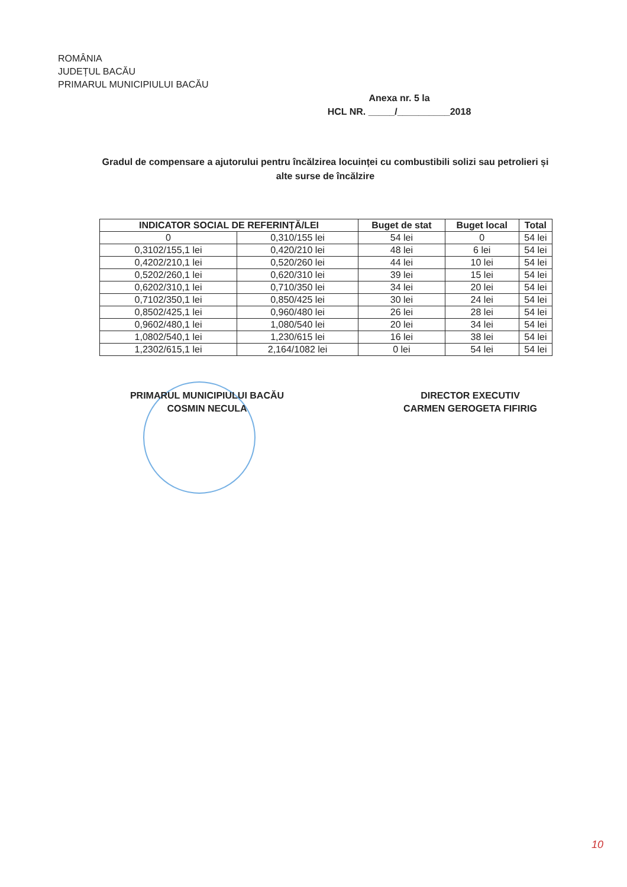ROMÂNIA
JUDEȚUL BACĂU
PRIMARUL MUNICIPIULUI BACĂU
Anexa nr. 5 la
HCL NR. _____/__________2018
Gradul de compensare a ajutorului pentru încălzirea locuinței cu combustibili solizi sau petrolieri și alte surse de încălzire
| INDICATOR SOCIAL DE REFERINȚĂ/LEI | | Buget de stat | Buget local | Total |
| --- | --- | --- | --- | --- |
| 0 | 0,310/155 lei | 54 lei | 0 | 54 lei |
| 0,3102/155,1 lei | 0,420/210 lei | 48 lei | 6 lei | 54 lei |
| 0,4202/210,1 lei | 0,520/260 lei | 44 lei | 10 lei | 54 lei |
| 0,5202/260,1 lei | 0,620/310 lei | 39 lei | 15 lei | 54 lei |
| 0,6202/310,1 lei | 0,710/350 lei | 34 lei | 20 lei | 54 lei |
| 0,7102/350,1 lei | 0,850/425 lei | 30 lei | 24 lei | 54 lei |
| 0,8502/425,1 lei | 0,960/480 lei | 26 lei | 28 lei | 54 lei |
| 0,9602/480,1 lei | 1,080/540 lei | 20 lei | 34 lei | 54 lei |
| 1,0802/540,1 lei | 1,230/615 lei | 16 lei | 38 lei | 54 lei |
| 1,2302/615,1 lei | 2,164/1082 lei | 0 lei | 54 lei | 54 lei |
PRIMARUL MUNICIPIULUI BACĂU
COSMIN NECULA
DIRECTOR EXECUTIV
CARMEN GEROGETA FIFIRIG
10